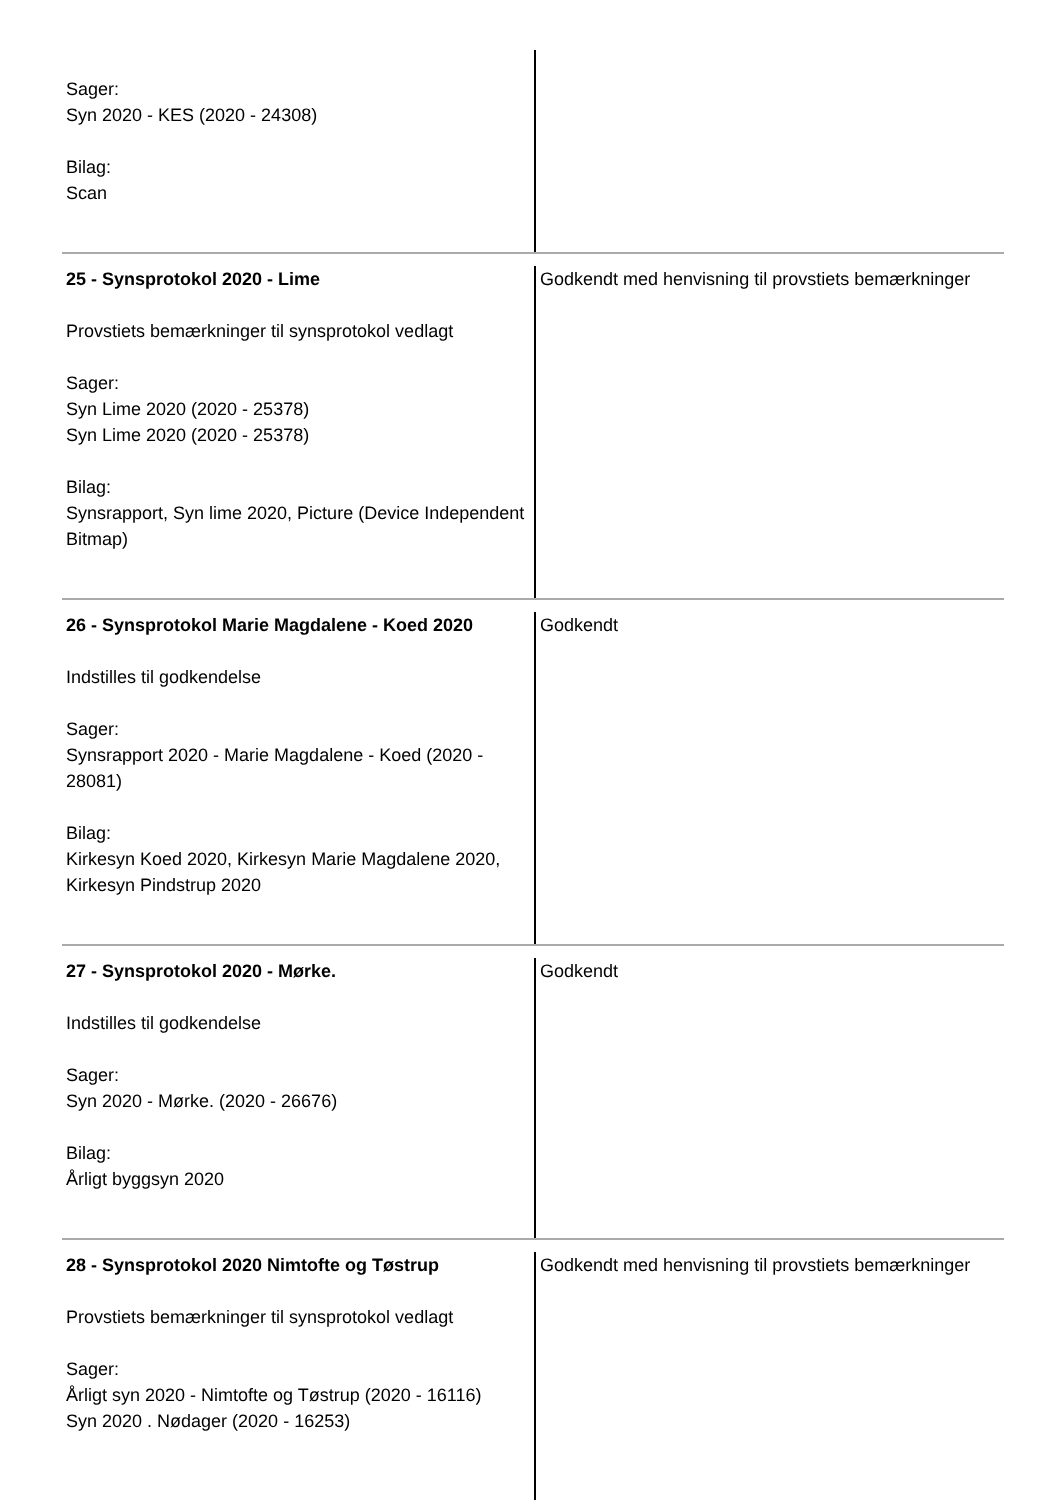| Sager: Syn 2020 - KES (2020 - 24308) Bilag: Scan | |
| 25 - Synsprotokol 2020 - Lime Provstiets bemærkninger til synsprotokol vedlagt Sager: Syn Lime 2020 (2020 - 25378) Syn Lime 2020 (2020 - 25378) Bilag: Synsrapport, Syn lime 2020, Picture (Device Independent Bitmap) | Godkendt med henvisning til provstiets bemærkninger |
| 26 - Synsprotokol Marie Magdalene - Koed 2020 Indstilles til godkendelse Sager: Synsrapport 2020 - Marie Magdalene - Koed (2020 - 28081) Bilag: Kirkesyn Koed 2020, Kirkesyn Marie Magdalene 2020, Kirkesyn Pindstrup 2020 | Godkendt |
| 27 - Synsprotokol 2020 - Mørke. Indstilles til godkendelse Sager: Syn 2020 - Mørke. (2020 - 26676) Bilag: Årligt byggsyn 2020 | Godkendt |
| 28 - Synsprotokol 2020 Nimtofte og Tøstrup Provstiets bemærkninger til synsprotokol vedlagt Sager: Årligt syn 2020 - Nimtofte og Tøstrup (2020 - 16116) Syn 2020 . Nødager (2020 - 16253) | Godkendt med henvisning til provstiets bemærkninger |